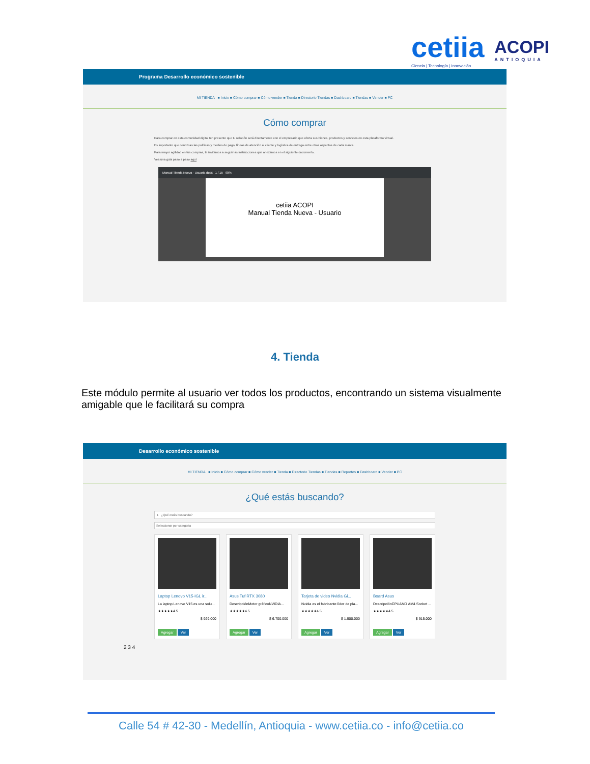cetiia
Ciencia | Tecnología | Innovación
ACOPI
ANTIOQUIA
Programa Desarrollo económico sostenible
MI TIENDA ■ Inicio ■ Cómo comprar ■ Cómo vender ■ Tienda ■ Directorio Tiendas ■ Dashboard ■ Tiendas ■ Vender ■ PC
Cómo comprar
Para comprar en esta comunidad digital ten presente que tu relación será directamente con el empresario que oferta sus bienes, productos y servicios en esta plataforma virtual.
Es importante que conozcas las políticas y medios de pago, líneas de atención al cliente y logística de entrega entre otros aspectos de cada marca.
Para mayor agilidad en tus compras, te invitamos a seguir las instrucciones que anexamos en el siguiente documento.
Vea una guía paso a paso aquí
Manual Tienda Nueva - Usuario.docx 1 / 15 90%
cetiia ACOPI
Manual Tienda Nueva - Usuario
4. Tienda
Este módulo permite al usuario ver todos los productos, encontrando un sistema visualmente amigable que le facilitará su compra
Desarrollo económico sostenible
MI TIENDA ■ Inicio ■ Cómo comprar ■ Cómo vender ■ Tienda ■ Directorio Tiendas ■ Tiendas ■ Reportes ■ Dashboard ■ Vender ■ PC
¿Qué estás buscando?
1 ¿Qué estás buscando?
Seleccionar por categoria
Laptop Lenovo V15-IGL ir...
La laptop Lenovo V15 es una solu...
★★★★★4.5
$ 929.000
Agregar Ver
Asus Tuf RTX 3080
DescripciónMotor gráficoNVIDIA...
★★★★★4.5
$ 6.700.000
Agregar Ver
Tarjeta de video Nvidia Gi...
Nvidia es el fabricante líder de pla...
★★★★★4.5
$ 1.500.000
Agregar Ver
Board Asus
DescripciónCPUAMD AM4 Socket ...
★★★★★4.5
$ 915.000
Agregar Ver
2 3 4
Calle 54 # 42-30 - Medellín, Antioquia - www.cetiia.co - info@cetiia.co